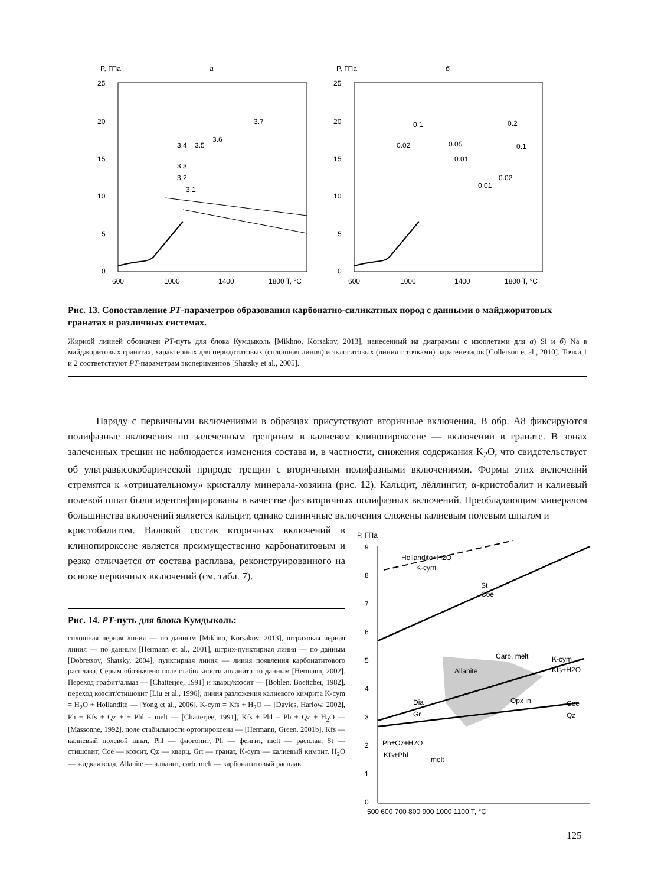P, ГПа
а
25
20
15
10
5
0
600
1000
1400
1800 T, °C
3.1
3.2
3.3
3.4
3.5
3.6
3.7
P, ГПа
б
25
20
15
10
5
0
600
1000
1400
1800 T, °C
0.1
0.2
0.02
0.05
0.1
0.01
0.02
0.01
Рис. 13. Сопоставление PT-параметров образования карбонатно-силикатных пород с данными о майджоритовых гранатах в различных системах.
Жирной линией обозначен PT-путь для блока Кумдыколь [Mikhno, Korsakov, 2013], нанесенный на диаграммы с изоплетами для а) Si и б) Na в майджоритовых гранатах, характерных для перидотитовых (сплошная линия) и эклогитовых (линия с точками) парагенезисов [Collerson et al., 2010]. Точки 1 и 2 соответствуют PT-параметрам экспериментов [Shatsky et al., 2005].
Наряду с первичными включениями в образцах присутствуют вторичные включения. В обр. А8 фиксируются полифазные включения по залеченным трещинам в калиевом клинопироксене — включении в гранате. В зонах залеченных трещин не наблюдается изменения состава и, в частности, снижения содержания K<sub>2</sub>O, что свидетельствует об ультравысокобарической природе трещин с вторичными полифазными включениями. Формы этих включений стремятся к «отрицательному» кристаллу минерала-хозяина (рис. 12). Кальцит, лёллингит, α-кристобалит и калиевый полевой шпат были идентифицированы в качестве фаз вторичных полифазных включений. Преобладающим минералом большинства включений является кальцит, однако единичные включения сложены калиевым полевым шпатом и
кристобалитом. Валовой состав вторичных включений в клинопироксене является преимущественно карбонатитовым и резко отличается от состава расплава, реконструированного на основе первичных включений (см. табл. 7).
Рис. 14. PT-путь для блока Кумдыколь:
сплошная черная линия — по данным [Mikhno, Korsakov, 2013], штриховая черная линия — по данным [Hermann et al., 2001], штрих-пунктирная линия — по данным [Dobretsov, Shatsky, 2004], пунктирная линия — линия появления карбонатитового расплава. Серым обозначено поле стабильности алланита по данным [Hermann, 2002]. Переход графит/алмаз — [Chatterjee, 1991] и кварц/коэсит — [Bohlen, Boettcher, 1982], переход коэсит/стишовит [Liu et al., 1996], линия разложения калиевого кимрита K-cym = H<sub>2</sub>O + Hollandite — [Yong et al., 2006], K-cym = Kfs + H<sub>2</sub>O — [Davies, Harlow, 2002], Ph + Kfs + Qz + + Phl = melt — [Chatterjee, 1991], Kfs + Phl = Ph ± Qz + H<sub>2</sub>O — [Massonne, 1992], поле стабильности ортопироксена — [Hermann, Green, 2001b], Kfs — калиевый полевой шпат, Phl — флогопит, Ph — фенгит, melt — расплав, St — стишовит, Coe — коэсит, Qz — кварц, Grt — гранат, K-cym — калиевый кимрит, H<sub>2</sub>O — жидкая вода, Allanite — алланит, carb. melt — карбонатитовый расплав.
P, ГПа
9
8
7
6
5
4
3
2
1
0
500 600 700 800 900 1000 1100 T, °C
Hollandite+H2O
K-cym
St
Coe
Allanite
Carb. melt
K-cym
Kfs+H2O
Dia
Gr
Coe
Qz
Ph±Oz+H2O
Kfs+Phl
melt
Opx in
125